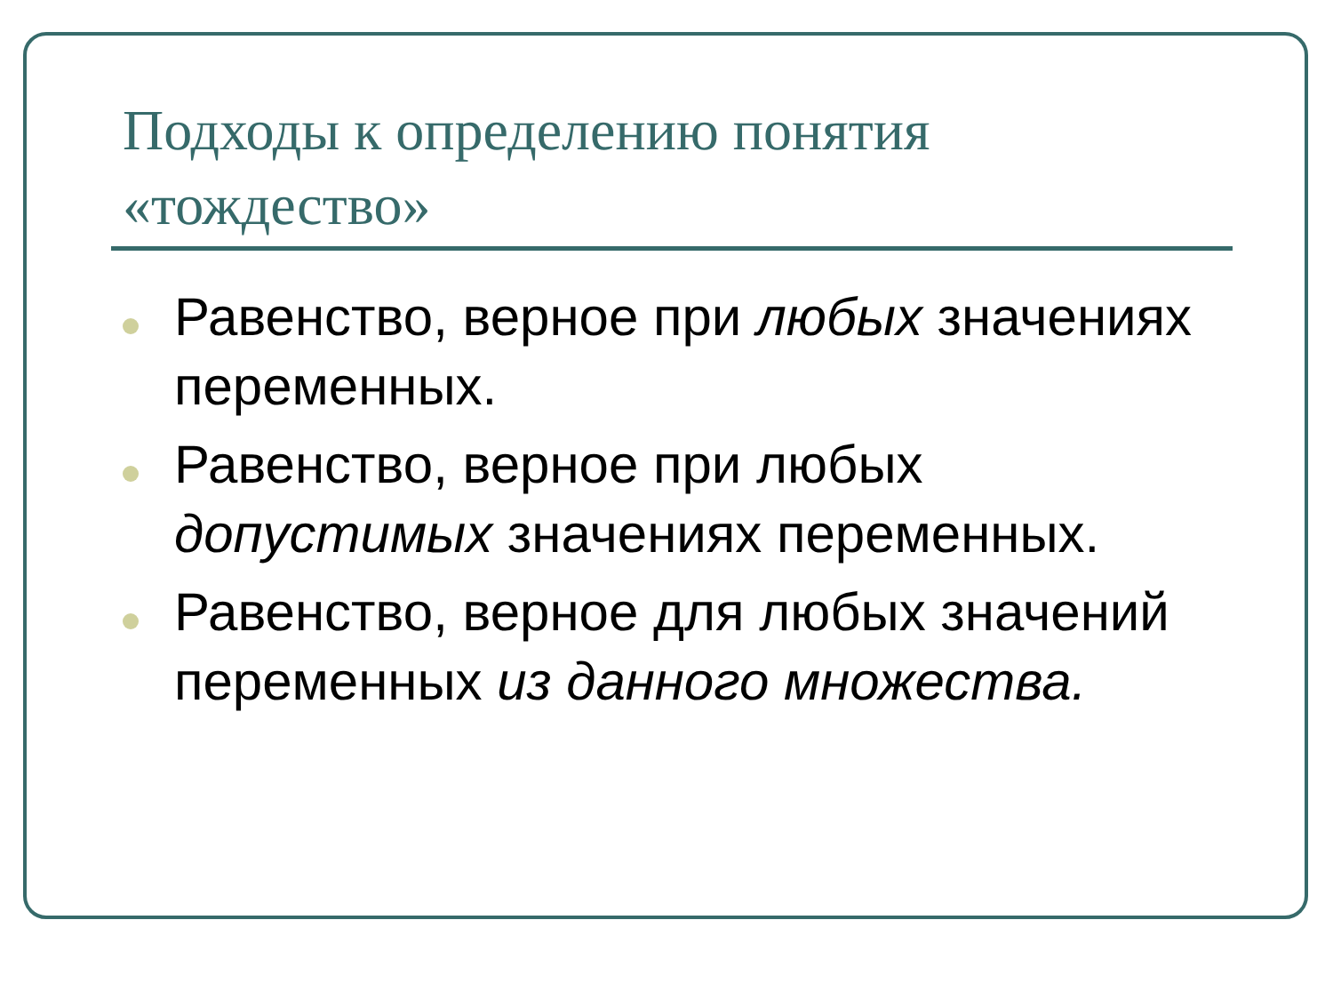Подходы к определению понятия «тождество»
Равенство, верное при любых значениях переменных.
Равенство, верное при любых допустимых значениях переменных.
Равенство, верное для любых значений переменных из данного множества.